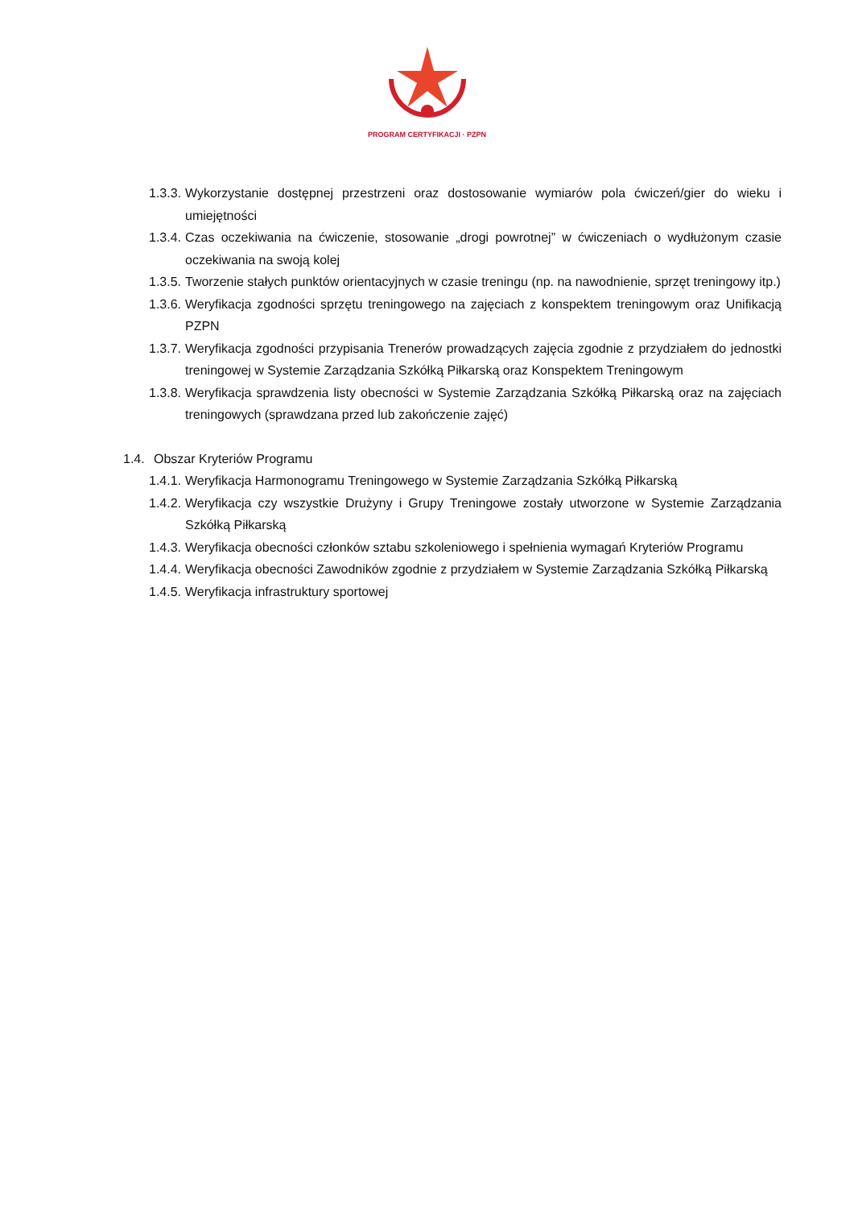PROGRAM CERTYFIKACJI · PZPN
1.3.3. Wykorzystanie dostępnej przestrzeni oraz dostosowanie wymiarów pola ćwiczeń/gier do wieku i umiejętności
1.3.4. Czas oczekiwania na ćwiczenie, stosowanie „drogi powrotnej” w ćwiczeniach o wydłużonym czasie oczekiwania na swoją kolej
1.3.5. Tworzenie stałych punktów orientacyjnych w czasie treningu (np. na nawodnienie, sprzęt treningowy itp.)
1.3.6. Weryfikacja zgodności sprzętu treningowego na zajęciach z konspektem treningowym oraz Unifikacją PZPN
1.3.7. Weryfikacja zgodności przypisania Trenerów prowadzących zajęcia zgodnie z przydziałem do jednostki treningowej w Systemie Zarządzania Szkółką Piłkarską oraz Konspektem Treningowym
1.3.8. Weryfikacja sprawdzenia listy obecności w Systemie Zarządzania Szkółką Piłkarską oraz na zajęciach treningowych (sprawdzana przed lub zakończenie zajęć)
1.4. Obszar Kryteriów Programu
1.4.1. Weryfikacja Harmonogramu Treningowego w Systemie Zarządzania Szkółką Piłkarską
1.4.2. Weryfikacja czy wszystkie Drużyny i Grupy Treningowe zostały utworzone w Systemie Zarządzania Szkółką Piłkarską
1.4.3. Weryfikacja obecności członków sztabu szkoleniowego i spełnienia wymagań Kryteriów Programu
1.4.4. Weryfikacja obecności Zawodników zgodnie z przydziałem w Systemie Zarządzania Szkółką Piłkarską
1.4.5. Weryfikacja infrastruktury sportowej